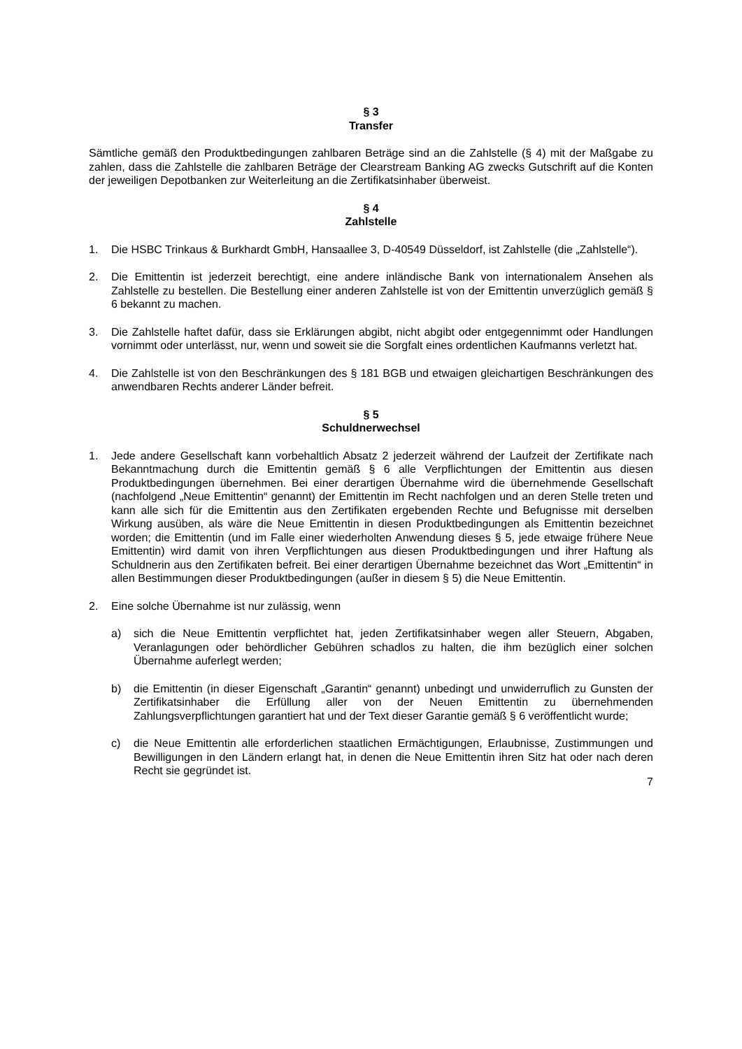§ 3
Transfer
Sämtliche gemäß den Produktbedingungen zahlbaren Beträge sind an die Zahlstelle (§ 4) mit der Maßgabe zu zahlen, dass die Zahlstelle die zahlbaren Beträge der Clearstream Banking AG zwecks Gutschrift auf die Konten der jeweiligen Depotbanken zur Weiterleitung an die Zertifikatsinhaber überweist.
§ 4
Zahlstelle
1. Die HSBC Trinkaus & Burkhardt GmbH, Hansaallee 3, D-40549 Düsseldorf, ist Zahlstelle (die „Zahlstelle“).
2. Die Emittentin ist jederzeit berechtigt, eine andere inländische Bank von internationalem Ansehen als Zahlstelle zu bestellen. Die Bestellung einer anderen Zahlstelle ist von der Emittentin unverzüglich gemäß § 6 bekannt zu machen.
3. Die Zahlstelle haftet dafür, dass sie Erklärungen abgibt, nicht abgibt oder entgegennimmt oder Handlungen vornimmt oder unterlässt, nur, wenn und soweit sie die Sorgfalt eines ordentlichen Kaufmanns verletzt hat.
4. Die Zahlstelle ist von den Beschränkungen des § 181 BGB und etwaigen gleichartigen Beschränkungen des anwendbaren Rechts anderer Länder befreit.
§ 5
Schuldnerwechsel
1. Jede andere Gesellschaft kann vorbehaltlich Absatz 2 jederzeit während der Laufzeit der Zertifikate nach Bekanntmachung durch die Emittentin gemäß § 6 alle Verpflichtungen der Emittentin aus diesen Produktbedingungen übernehmen. Bei einer derartigen Übernahme wird die übernehmende Gesellschaft (nachfolgend „Neue Emittentin“ genannt) der Emittentin im Recht nachfolgen und an deren Stelle treten und kann alle sich für die Emittentin aus den Zertifikaten ergebenden Rechte und Befugnisse mit derselben Wirkung ausüben, als wäre die Neue Emittentin in diesen Produktbedingungen als Emittentin bezeichnet worden; die Emittentin (und im Falle einer wiederholten Anwendung dieses § 5, jede etwaige frühere Neue Emittentin) wird damit von ihren Verpflichtungen aus diesen Produktbedingungen und ihrer Haftung als Schuldnerin aus den Zertifikaten befreit. Bei einer derartigen Übernahme bezeichnet das Wort „Emittentin“ in allen Bestimmungen dieser Produktbedingungen (außer in diesem § 5) die Neue Emittentin.
2. Eine solche Übernahme ist nur zulässig, wenn
a) sich die Neue Emittentin verpflichtet hat, jeden Zertifikatsinhaber wegen aller Steuern, Abgaben, Veranlagungen oder behördlicher Gebühren schadlos zu halten, die ihm bezüglich einer solchen Übernahme auferlegt werden;
b) die Emittentin (in dieser Eigenschaft „Garantin“ genannt) unbedingt und unwiderruflich zu Gunsten der Zertifikatsinhaber die Erfüllung aller von der Neuen Emittentin zu übernehmenden Zahlungsverpflichtungen garantiert hat und der Text dieser Garantie gemäß § 6 veröffentlicht wurde;
c) die Neue Emittentin alle erforderlichen staatlichen Ermächtigungen, Erlaubnisse, Zustimmungen und Bewilligungen in den Ländern erlangt hat, in denen die Neue Emittentin ihren Sitz hat oder nach deren Recht sie gegründet ist.
7